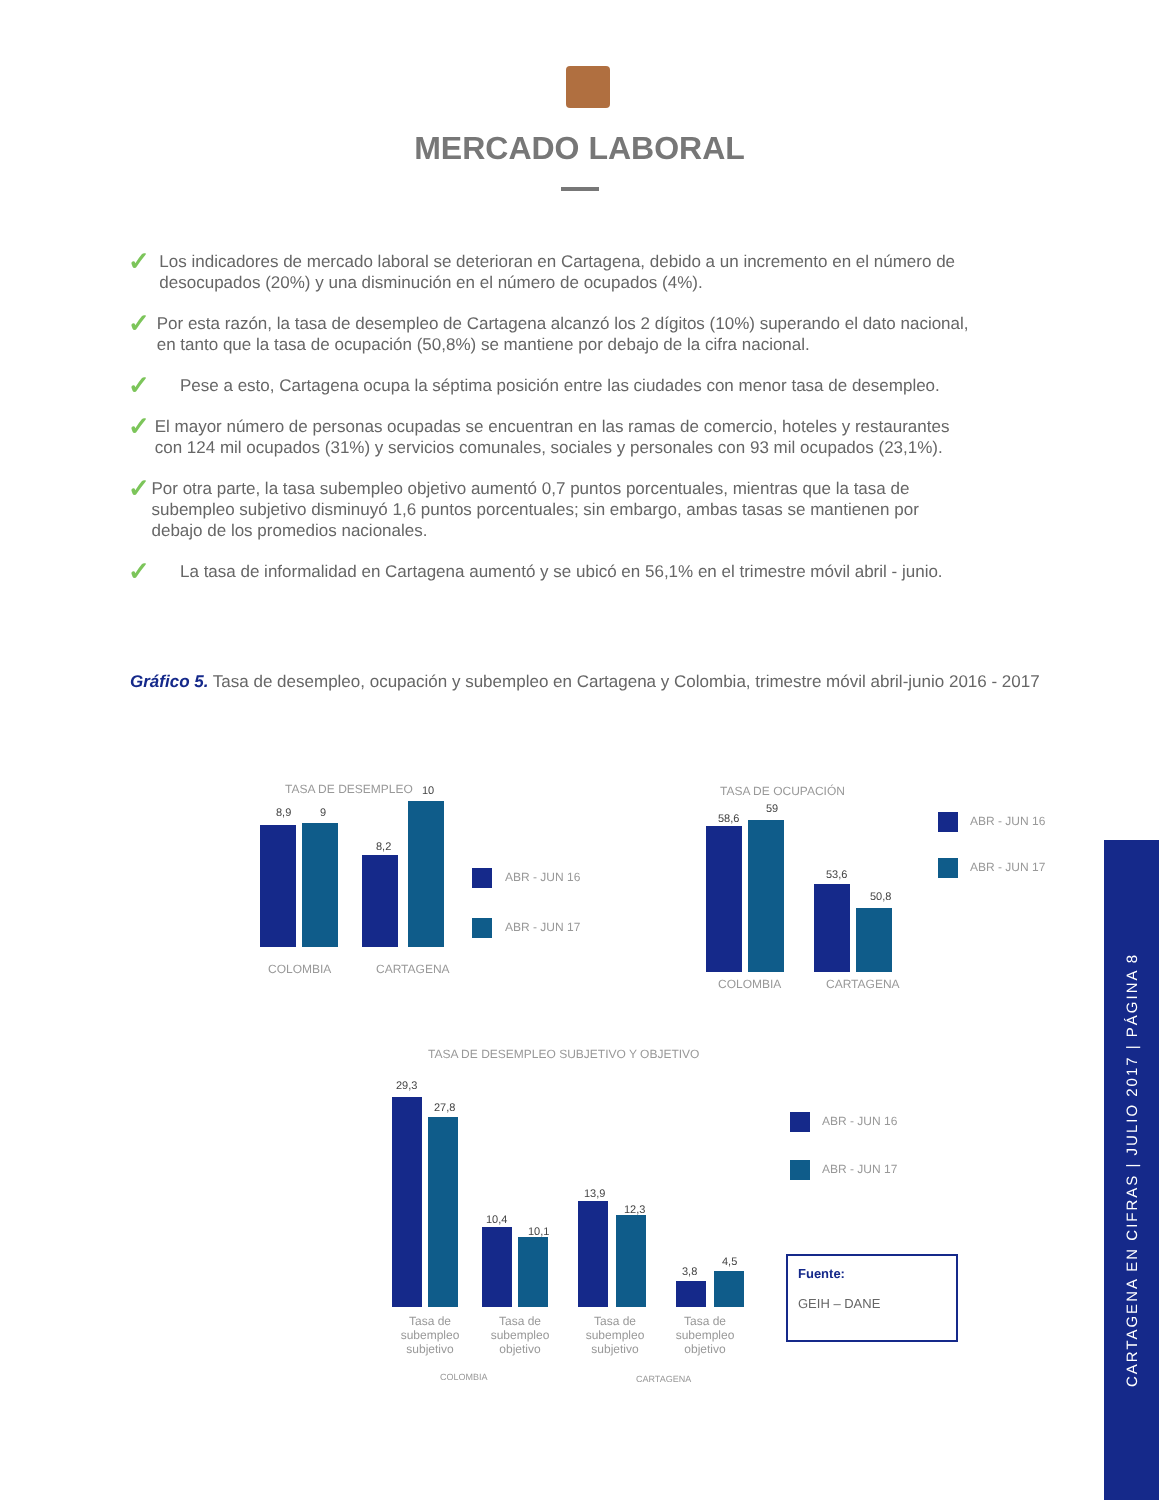MERCADO LABORAL
✓
Los indicadores de mercado laboral se deterioran en Cartagena, debido a un incremento en el número de desocupados (20%) y una disminución en el número de ocupados (4%).
✓
Por esta razón, la tasa de desempleo de Cartagena alcanzó los 2 dígitos (10%) superando el dato nacional, en tanto que la tasa de ocupación (50,8%) se mantiene por debajo de la cifra nacional.
✓
Pese a esto, Cartagena ocupa la séptima posición entre las ciudades con menor tasa de desempleo.
✓
El mayor número de personas ocupadas se encuentran en las ramas de comercio, hoteles y restaurantes con 124 mil ocupados (31%) y servicios comunales, sociales y personales con 93 mil ocupados (23,1%).
✓
Por otra parte, la tasa subempleo objetivo aumentó 0,7 puntos porcentuales, mientras que la tasa de subempleo subjetivo disminuyó 1,6 puntos porcentuales; sin embargo, ambas tasas se mantienen por debajo de los promedios nacionales.
✓
La tasa de informalidad en Cartagena aumentó y se ubicó en 56,1% en el trimestre móvil abril - junio.
Gráfico 5. Tasa de desempleo, ocupación y subempleo en Cartagena y Colombia, trimestre móvil abril-junio 2016 - 2017
TASA DE DESEMPLEO
8,9 9
8,2
10
COLOMBIA CARTAGENA
ABR - JUN 16
ABR - JUN 17
TASA DE OCUPACIÓN
58,6
59
53,6
50,8
COLOMBIA CARTAGENA
ABR - JUN 16
ABR - JUN 17
TASA DE DESEMPLEO SUBJETIVO Y OBJETIVO
29,3
27,8
10,4
10,1
13,9
12,3
3,8
4,5
Tasa de subempleo subjetivo
Tasa de subempleo objetivo
Tasa de subempleo subjetivo
Tasa de subempleo objetivo
COLOMBIA CARTAGENA
ABR - JUN 16
ABR - JUN 17
Fuente:
GEIH – DANE
CARTAGENA EN CIFRAS | JULIO 2017 | PÁGINA 8